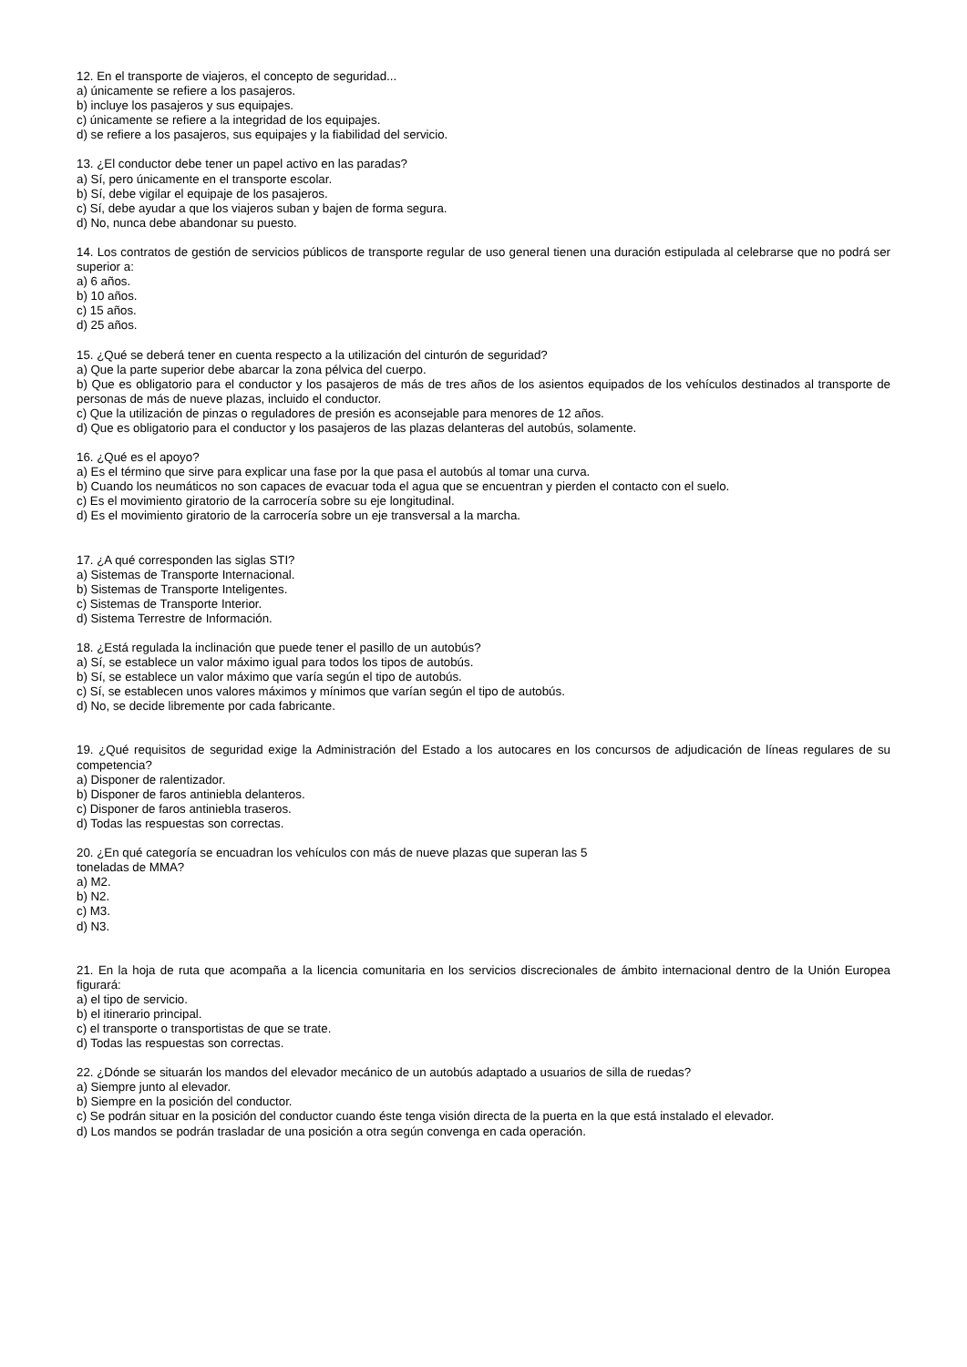12. En el transporte de viajeros, el concepto de seguridad...
a) únicamente se refiere a los pasajeros.
b) incluye los pasajeros y sus equipajes.
c) únicamente se refiere a la integridad de los equipajes.
d) se refiere a los pasajeros, sus equipajes y la fiabilidad del servicio.
13. ¿El conductor debe tener un papel activo en las paradas?
a) Sí, pero únicamente en el transporte escolar.
b) Sí, debe vigilar el equipaje de los pasajeros.
c) Sí, debe ayudar a que los viajeros suban y bajen de forma segura.
d) No, nunca debe abandonar su puesto.
14. Los contratos de gestión de servicios públicos de transporte regular de uso general tienen una duración estipulada al celebrarse que no podrá ser superior a:
a) 6 años.
b) 10 años.
c) 15 años.
d) 25 años.
15. ¿Qué se deberá tener en cuenta respecto a la utilización del cinturón de seguridad?
a) Que la parte superior debe abarcar la zona pélvica del cuerpo.
b) Que es obligatorio para el conductor y los pasajeros de más de tres años de los asientos equipados de los vehículos destinados al transporte de personas de más de nueve plazas, incluido el conductor.
c) Que la utilización de pinzas o reguladores de presión es aconsejable para menores de 12 años.
d) Que es obligatorio para el conductor y los pasajeros de las plazas delanteras del autobús, solamente.
16. ¿Qué es el apoyo?
a) Es el término que sirve para explicar una fase por la que pasa el autobús al tomar una curva.
b) Cuando los neumáticos no son capaces de evacuar toda el agua que se encuentran y pierden el contacto con el suelo.
c) Es el movimiento giratorio de la carrocería sobre su eje longitudinal.
d) Es el movimiento giratorio de la carrocería sobre un eje transversal a la marcha.
17. ¿A qué corresponden las siglas STI?
a) Sistemas de Transporte Internacional.
b) Sistemas de Transporte Inteligentes.
c) Sistemas de Transporte Interior.
d) Sistema Terrestre de Información.
18. ¿Está regulada la inclinación que puede tener el pasillo de un autobús?
a) Sí, se establece un valor máximo igual para todos los tipos de autobús.
b) Sí, se establece un valor máximo que varía según el tipo de autobús.
c) Sí, se establecen unos valores máximos y mínimos que varían según el tipo de autobús.
d) No, se decide libremente por cada fabricante.
19. ¿Qué requisitos de seguridad exige la Administración del Estado a los autocares en los concursos de adjudicación de líneas regulares de su competencia?
a) Disponer de ralentizador.
b) Disponer de faros antiniebla delanteros.
c) Disponer de faros antiniebla traseros.
d) Todas las respuestas son correctas.
20. ¿En qué categoría se encuadran los vehículos con más de nueve plazas que superan las 5
toneladas de MMA?
a) M2.
b) N2.
c) M3.
d) N3.
21. En la hoja de ruta que acompaña a la licencia comunitaria en los servicios discrecionales de ámbito internacional dentro de la Unión Europea figurará:
a) el tipo de servicio.
b) el itinerario principal.
c) el transporte o transportistas de que se trate.
d) Todas las respuestas son correctas.
22. ¿Dónde se situarán los mandos del elevador mecánico de un autobús adaptado a usuarios de silla de ruedas?
a) Siempre junto al elevador.
b) Siempre en la posición del conductor.
c) Se podrán situar en la posición del conductor cuando éste tenga visión directa de la puerta en la que está instalado el elevador.
d) Los mandos se podrán trasladar de una posición a otra según convenga en cada operación.